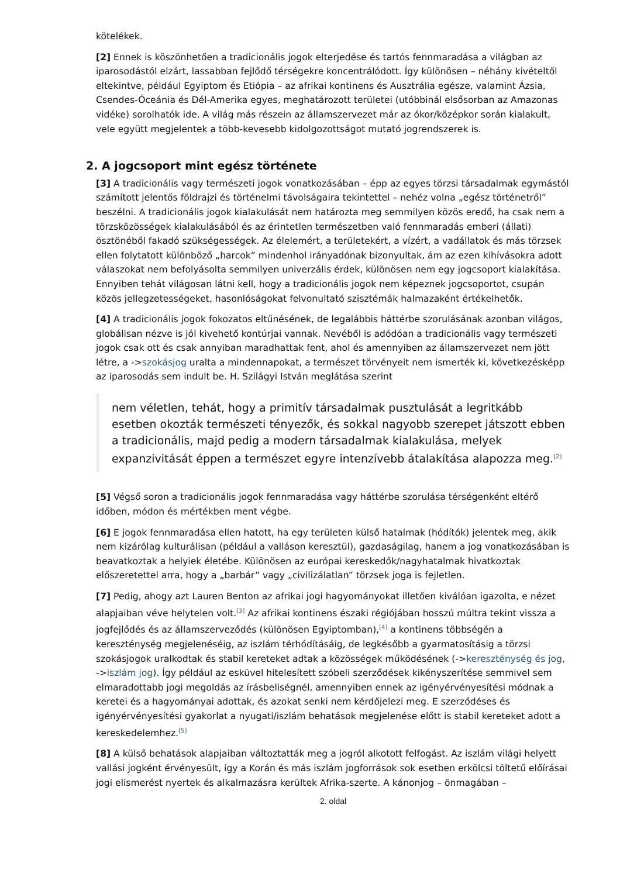kötelékek.
[2] Ennek is köszönhetően a tradicionális jogok elterjedése és tartós fennmaradása a világban az iparosodástól elzárt, lassabban fejlődő térségekre koncentrálódott. Így különösen – néhány kivételtől eltekintve, például Egyiptom és Etiópia – az afrikai kontinens és Ausztrália egésze, valamint Ázsia, Csendes-Óceánia és Dél-Amerika egyes, meghatározott területei (utóbbinál elsősorban az Amazonas vidéke) sorolhatók ide. A világ más részein az államszervezet már az ókor/középkor során kialakult, vele együtt megjelentek a több-kevesebb kidolgozottságot mutató jogrendszerek is.
2. A jogcsoport mint egész története
[3] A tradicionális vagy természeti jogok vonatkozásában – épp az egyes törzsi társadalmak egymástól számított jelentős földrajzi és történelmi távolságaira tekintettel – nehéz volna „egész történetről” beszélni. A tradicionális jogok kialakulását nem határozta meg semmilyen közös eredő, ha csak nem a törzsközösségek kialakulásából és az érintetlen természetben való fennmaradás emberi (állati) ösztönéből fakadó szükségességek. Az élelemért, a területekért, a vízért, a vadállatok és más törzsek ellen folytatott különböző „harcok” mindenhol irányadónak bizonyultak, ám az ezen kihívásokra adott válaszokat nem befolyásolta semmilyen univerzális érdek, különösen nem egy jogcsoport kialakítása. Ennyiben tehát világosan látni kell, hogy a tradicionális jogok nem képeznek jogcsoportot, csupán közös jellegzetességeket, hasonlóságokat felvonultató szisztémák halmazaként értékelhetők.
[4] A tradicionális jogok fokozatos eltűnésének, de legalábbis háttérbe szorulásának azonban világos, globálisan nézve is jól kivehető kontúrjai vannak. Nevéből is adódóan a tradicionális vagy természeti jogok csak ott és csak annyiban maradhattak fent, ahol és amennyiben az államszervezet nem jött létre, a ->szokásjog uralta a mindennapokat, a természet törvényeit nem ismerték ki, következésképp az iparosodás sem indult be. H. Szilágyi István meglátása szerint
nem véletlen, tehát, hogy a primitív társadalmak pusztulását a legritkább esetben okozták természeti tényezők, és sokkal nagyobb szerepet játszott ebben a tradicionális, majd pedig a modern társadalmak kialakulása, melyek expanzivitását éppen a természet egyre intenzívebb átalakítása alapozza meg.<sup>[2]</sup>
[5] Végső soron a tradicionális jogok fennmaradása vagy háttérbe szorulása térségenként eltérő időben, módon és mértékben ment végbe.
[6] E jogok fennmaradása ellen hatott, ha egy területen külső hatalmak (hódítók) jelentek meg, akik nem kizárólag kulturálisan (például a valláson keresztül), gazdaságilag, hanem a jog vonatkozásában is beavatkoztak a helyiek életébe. Különösen az európai kereskedők/nagyhatalmak hivatkoztak előszeretettel arra, hogy a „barbár” vagy „civilizálatlan” törzsek joga is fejletlen.
[7] Pedig, ahogy azt Lauren Benton az afrikai jogi hagyományokat illetően kiválóan igazolta, e nézet alapjaiban véve helytelen volt.<sup>[3]</sup> Az afrikai kontinens északi régiójában hosszú múltra tekint vissza a jogfejlődés és az államszerveződés (különösen Egyiptomban),<sup>[4]</sup> a kontinens többségén a kereszténység megjelenéséig, az iszlám térhódításáig, de legkésőbb a gyarmatosításig a törzsi szokásjogok uralkodtak és stabil kereteket adtak a közösségek működésének (->kereszténység és jog, ->iszlám jog). Így például az esküvel hitelesített szóbeli szerződések kikényszerítése semmivel sem elmaradottabb jogi megoldás az írásbeliségnél, amennyiben ennek az igényérvényesítési módnak a keretei és a hagyományai adottak, és azokat senki nem kérdőjelezi meg. E szerződéses és igényérvényesítési gyakorlat a nyugati/iszlám behatások megjelenése előtt is stabil kereteket adott a kereskedelemhez.<sup>[5]</sup>
[8] A külső behatások alapjaiban változtatták meg a jogról alkotott felfogást. Az iszlám világi helyett vallási jogként érvényesült, így a Korán és más iszlám jogforrások sok esetben erkölcsi töltetű előírásai jogi elismerést nyertek és alkalmazásra kerültek Afrika-szerte. A kánonjog – önmagában –
2. oldal